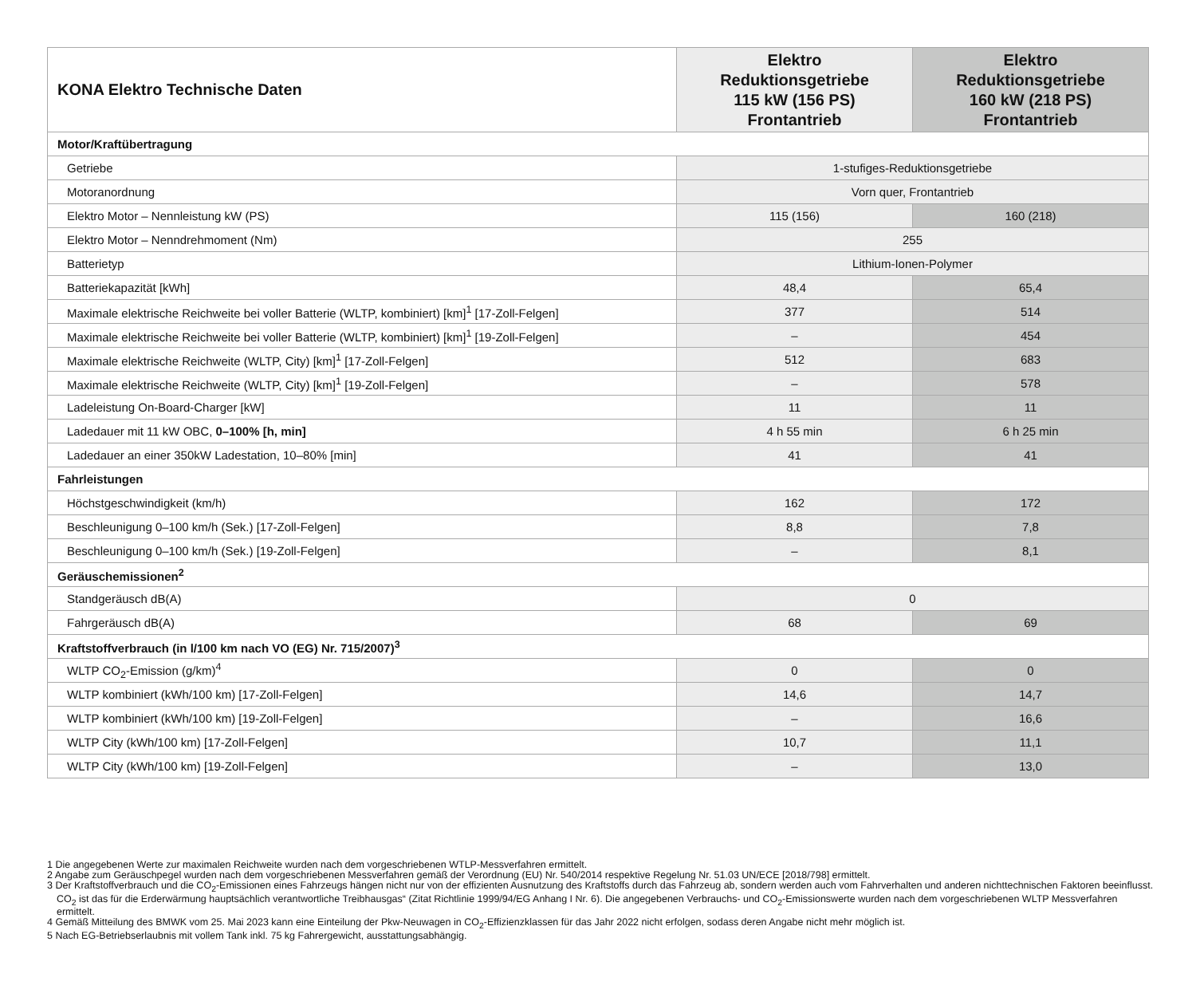| KONA Elektro Technische Daten | Elektro Reduktionsgetriebe 115 kW (156 PS) Frontantrieb | Elektro Reduktionsgetriebe 160 kW (218 PS) Frontantrieb |
| --- | --- | --- |
| Motor/Kraftübertragung | | |
| Getriebe | 1-stufiges-Reduktionsgetriebe | |
| Motoranordnung | Vorn quer, Frontantrieb | |
| Elektro Motor – Nennleistung kW (PS) | 115 (156) | 160 (218) |
| Elektro Motor – Nenndrehmoment (Nm) | 255 | |
| Batterietyp | Lithium-Ionen-Polymer | |
| Batteriekapazität [kWh] | 48,4 | 65,4 |
| Maximale elektrische Reichweite bei voller Batterie (WLTP, kombiniert) [km]<sup>1</sup> [17-Zoll-Felgen] | 377 | 514 |
| Maximale elektrische Reichweite bei voller Batterie (WLTP, kombiniert) [km]<sup>1</sup> [19-Zoll-Felgen] | – | 454 |
| Maximale elektrische Reichweite (WLTP, City) [km]<sup>1</sup> [17-Zoll-Felgen] | 512 | 683 |
| Maximale elektrische Reichweite (WLTP, City) [km]<sup>1</sup> [19-Zoll-Felgen] | – | 578 |
| Ladeleistung On-Board-Charger [kW] | 11 | 11 |
| Ladedauer mit 11 kW OBC, 0–100% [h, min] | 4 h 55 min | 6 h 25 min |
| Ladedauer an einer 350kW Ladestation, 10–80% [min] | 41 | 41 |
| Fahrleistungen | | |
| Höchstgeschwindigkeit (km/h) | 162 | 172 |
| Beschleunigung 0–100 km/h (Sek.) [17-Zoll-Felgen] | 8,8 | 7,8 |
| Beschleunigung 0–100 km/h (Sek.) [19-Zoll-Felgen] | – | 8,1 |
| Geräuschemissionen<sup>2</sup> | | |
| Standgeräusch dB(A) | 0 | |
| Fahrgeräusch dB(A) | 68 | 69 |
| Kraftstoffverbrauch (in l/100 km nach VO (EG) Nr. 715/2007)<sup>3</sup> | | |
| WLTP CO<sub>2</sub>-Emission (g/km)<sup>4</sup> | 0 | 0 |
| WLTP kombiniert (kWh/100 km) [17-Zoll-Felgen] | 14,6 | 14,7 |
| WLTP kombiniert (kWh/100 km) [19-Zoll-Felgen] | – | 16,6 |
| WLTP City (kWh/100 km) [17-Zoll-Felgen] | 10,7 | 11,1 |
| WLTP City (kWh/100 km) [19-Zoll-Felgen] | – | 13,0 |
1 Die angegebenen Werte zur maximalen Reichweite wurden nach dem vorgeschriebenen WTLP-Messverfahren ermittelt.
2 Angabe zum Geräuschpegel wurden nach dem vorgeschriebenen Messverfahren gemäß der Verordnung (EU) Nr. 540/2014 respektive Regelung Nr. 51.03 UN/ECE [2018/798] ermittelt.
3 Der Kraftstoffverbrauch und die CO<sub>2</sub>-Emissionen eines Fahrzeugs hängen nicht nur von der effizienten Ausnutzung des Kraftstoffs durch das Fahrzeug ab, sondern werden auch vom Fahrverhalten und anderen nichttechnischen Faktoren beeinflusst. CO<sub>2</sub> ist das für die Erderwärmung hauptsächlich verantwortliche Treibhausgas“ (Zitat Richtlinie 1999/94/EG Anhang I Nr. 6). Die angegebenen Verbrauchs- und CO<sub>2</sub>-Emissionswerte wurden nach dem vorgeschriebenen WLTP Messverfahren ermittelt.
4 Gemäß Mitteilung des BMWK vom 25. Mai 2023 kann eine Einteilung der Pkw-Neuwagen in CO<sub>2</sub>-Effizienzklassen für das Jahr 2022 nicht erfolgen, sodass deren Angabe nicht mehr möglich ist.
5 Nach EG-Betriebserlaubnis mit vollem Tank inkl. 75 kg Fahrergewicht, ausstattungsabhängig.